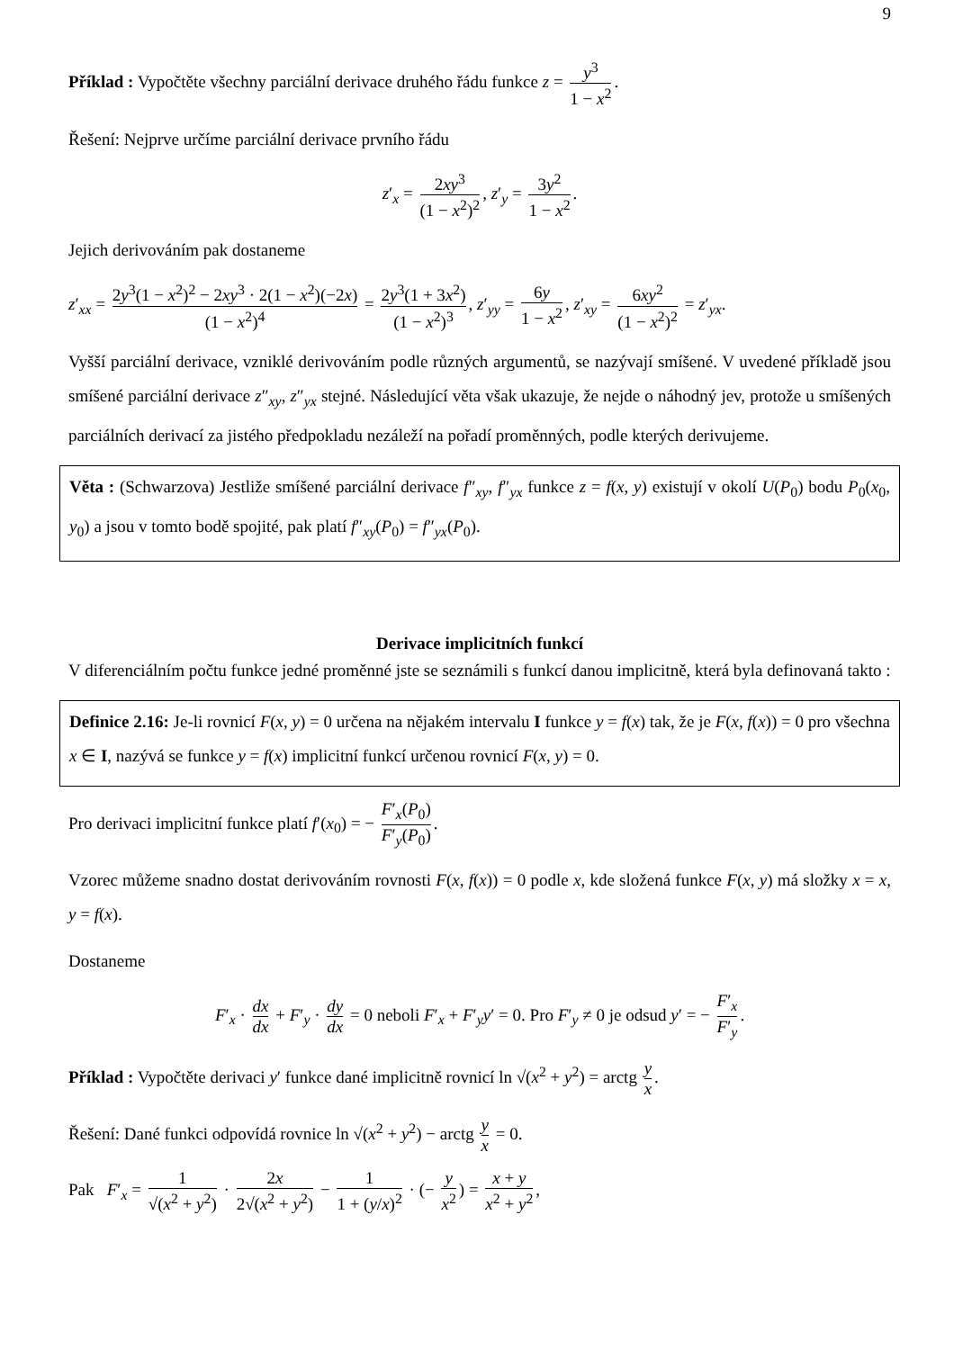9
Příklad : Vypočtěte všechny parciální derivace druhého řádu funkce z = y<sup>3</sup> 1 − x<sup>2</sup>.
Řešení: Nejprve určíme parciální derivace prvního řádu
z′<sub>x</sub> = 2xy<sup>3</sup> (1 − x<sup>2</sup>)<sup>2</sup>, z′<sub>y</sub> = 3y<sup>2</sup> 1 − x<sup>2</sup>.
Jejich derivováním pak dostaneme
z′<sub>xx</sub> = 2y<sup>3</sup>(1 − x<sup>2</sup>)<sup>2</sup> − 2xy<sup>3</sup> · 2(1 − x<sup>2</sup>)(−2x) (1 − x<sup>2</sup>)<sup>4</sup> = 2y<sup>3</sup>(1 + 3x<sup>2</sup>) (1 − x<sup>2</sup>)<sup>3</sup>, z′<sub>yy</sub> = 6y 1 − x<sup>2</sup>, z′<sub>xy</sub> = 6xy<sup>2</sup> (1 − x<sup>2</sup>)<sup>2</sup> = z′<sub>yx</sub>.
Vyšší parciální derivace, vzniklé derivováním podle různých argumentů, se nazývají smíšené. V uvedené příkladě jsou smíšené parciální derivace z″<sub>xy</sub>, z″<sub>yx</sub> stejné. Následující věta však ukazuje, že nejde o náhodný jev, protože u smíšených parciálních derivací za jistého předpokladu nezáleží na pořadí proměnných, podle kterých derivujeme.
Věta : (Schwarzova) Jestliže smíšené parciální derivace f″<sub>xy</sub>, f″<sub>yx</sub> funkce z = f(x, y) existují v okolí U(P<sub>0</sub>) bodu P<sub>0</sub>(x<sub>0</sub>, y<sub>0</sub>) a jsou v tomto bodě spojité, pak platí f″<sub>xy</sub>(P<sub>0</sub>) = f″<sub>yx</sub>(P<sub>0</sub>).
Derivace implicitních funkcí
V diferenciálním počtu funkce jedné proměnné jste se seznámili s funkcí danou implicitně, která byla definovaná takto :
Definice 2.16: Je-li rovnicí F(x, y) = 0 určena na nějakém intervalu I funkce y = f(x) tak, že je F(x, f(x)) = 0 pro všechna x ∈ I, nazývá se funkce y = f(x) implicitní funkcí určenou rovnicí F(x, y) = 0.
Pro derivaci implicitní funkce platí f′(x<sub>0</sub>) = − F′<sub>x</sub>(P<sub>0</sub>) F′<sub>y</sub>(P<sub>0</sub>).
Vzorec můžeme snadno dostat derivováním rovnosti F(x, f(x)) = 0 podle x, kde složená funkce F(x, y) má složky x = x, y = f(x).
Dostaneme
F′<sub>x</sub> · dx dx + F′<sub>y</sub> · dy dx = 0 neboli F′<sub>x</sub> + F′<sub>y</sub>y′ = 0. Pro F′<sub>y</sub> ≠ 0 je odsud y′ = − F′<sub>x</sub> F′<sub>y</sub>.
Příklad : Vypočtěte derivaci y′ funkce dané implicitně rovnicí ln √(x<sup>2</sup> + y<sup>2</sup>) = arctg y x.
Řešení: Dané funkci odpovídá rovnice ln √(x<sup>2</sup> + y<sup>2</sup>) − arctg y x = 0.
Pak F′<sub>x</sub> = 1 √(x<sup>2</sup> + y<sup>2</sup>) · 2x 2√(x<sup>2</sup> + y<sup>2</sup>) − 1 1 + (y/x)<sup>2</sup> · (− y x<sup>2</sup>) = x + y x<sup>2</sup> + y<sup>2</sup>,